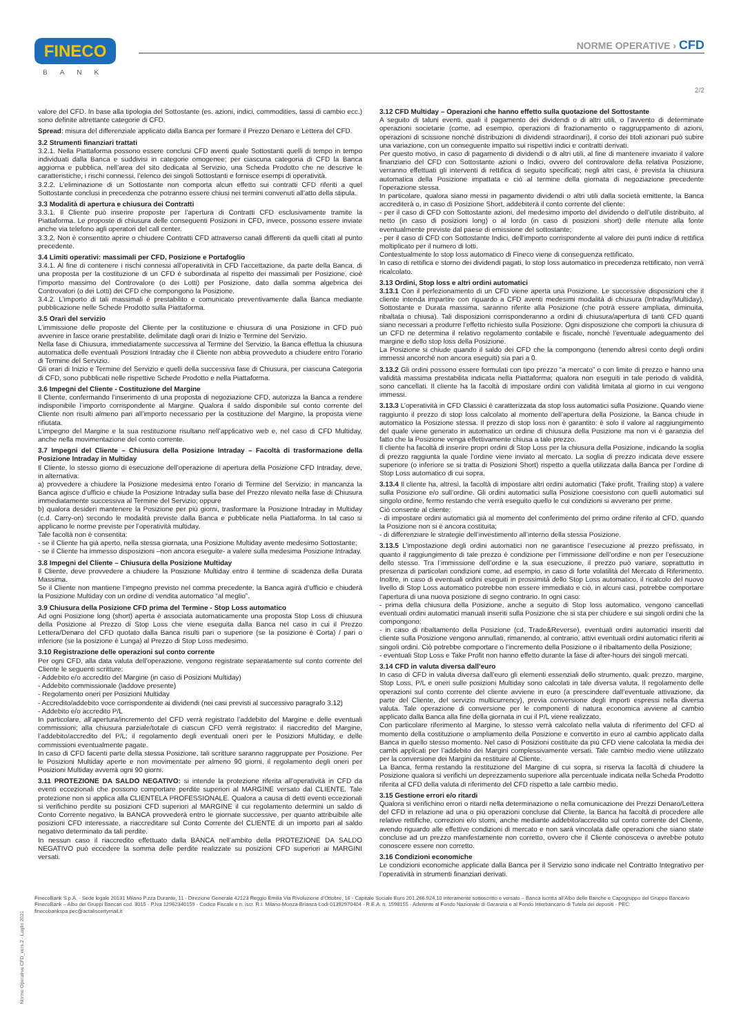FINECO
BANK
NORME OPERATIVE › CFD
2/2
valore del CFD. In base alla tipologia del Sottostante (es. azioni, indici, commodities, tassi di cambio ecc.) sono definite altrettante categorie di CFD.
Spread: misura del differenziale applicato dalla Banca per formare il Prezzo Denaro e Lettera del CFD.
3.2 Strumenti finanziari trattati
3.2.1. Nella Piattaforma possono essere conclusi CFD aventi quale Sottostanti quelli di tempo in tempo individuati dalla Banca e suddivisi in categorie omogenee; per ciascuna categoria di CFD la Banca aggiorna e pubblica, nell’area del sito dedicata al Servizio, una Scheda Prodotto che ne descrive le caratteristiche, i rischi connessi, l’elenco dei singoli Sottostanti e fornisce esempi di operatività.
3.2.2. L’eliminazione di un Sottostante non comporta alcun effetto sui contratti CFD riferiti a quel Sottostante conclusi in precedenza che potranno essere chiusi nei termini convenuti all’atto della stipula.
3.3 Modalità di apertura e chiusura dei Contratti
3.3.1. Il Cliente può inserire proposte per l’apertura di Contratti CFD esclusivamente tramite la Piattaforma. Le proposte di chiusura delle conseguenti Posizioni in CFD, invece, possono essere inviate anche via telefono agli operatori del call center.
3.3.2. Non è consentito aprire o chiudere Contratti CFD attraverso canali differenti da quelli citati al punto precedente.
3.4 Limiti operativi: massimali per CFD, Posizione e Portafoglio
3.4.1. Al fine di contenere i rischi connessi all’operatività in CFD l’accettazione, da parte della Banca, di una proposta per la costituzione di un CFD è subordinata al rispetto dei massimali per Posizione, cioè l’importo massimo del Controvalore (o dei Lotti) per Posizione, dato dalla somma algebrica dei Controvalori (o dei Lotti) dei CFD che compongono la Posizione.
3.4.2. L’importo di tali massimali è prestabilito e comunicato preventivamente dalla Banca mediante pubblicazione nelle Schede Prodotto sulla Piattaforma.
3.5 Orari del servizio
L’immissione delle proposte del Cliente per la costituzione e chiusura di una Posizione in CFD può avvenire in fasce orarie prestabilite, delimitate dagli orari di Inizio e Termine del Servizio.
Nella fase di Chiusura, immediatamente successiva al Termine del Servizio, la Banca effettua la chiusura automatica delle eventuali Posizioni Intraday che il Cliente non abbia provveduto a chiudere entro l’orario di Termine del Servizio.
Gli orari di Inizio e Termine del Servizio e quelli della successiva fase di Chiusura, per ciascuna Categoria di CFD, sono pubblicati nelle rispettive Schede Prodotto e nella Piattaforma.
3.6 Impegni del Cliente - Costituzione del Margine
Il Cliente, confermando l’inserimento di una proposta di negoziazione CFD, autorizza la Banca a rendere indisponibile l’importo corrispondente al Margine. Qualora il saldo disponibile sul conto corrente del Cliente non risulti almeno pari all’importo necessario per la costituzione del Margine, la proposta viene rifiutata.
L’impegno del Margine e la sua restituzione risultano nell’applicativo web e, nel caso di CFD Multiday, anche nella movimentazione del conto corrente.
3.7 Impegni del Cliente – Chiusura della Posizione Intraday – Facoltà di trasformazione della Posizione Intraday in Multiday
Il Cliente, lo stesso giorno di esecuzione dell’operazione di apertura della Posizione CFD Intraday, deve, in alternativa:
a) provvedere a chiudere la Posizione medesima entro l’orario di Termine del Servizio; in mancanza la Banca agisce d’ufficio e chiude la Posizione Intraday sulla base del Prezzo rilevato nella fase di Chiusura immediatamente successiva al Termine del Servizio; oppure
b) qualora desideri mantenere la Posizione per più giorni, trasformare la Posizione Intraday in Multiday (c.d. Carry-on) secondo le modalità previste dalla Banca e pubblicate nella Piattaforma. In tal caso si applicano le norme previste per l’operatività multiday.
Tale facoltà non è consentita:
- se il Cliente ha già aperto, nella stessa giornata, una Posizione Multiday avente medesimo Sottostante;
- se il Cliente ha immesso disposizioni –non ancora eseguite- a valere sulla medesima Posizione Intraday.
3.8 Impegni del Cliente – Chiusura della Posizione Multiday
Il Cliente, deve provvedere a chiudere la Posizione Multiday entro il termine di scadenza della Durata Massima.
Se il Cliente non mantiene l’impegno previsto nel comma precedente, la Banca agirà d’ufficio e chiuderà la Posizione Multiday con un ordine di vendita automatico “al meglio”.
3.9 Chiusura della Posizione CFD prima del Termine - Stop Loss automatico
Ad ogni Posizione long (short) aperta è associata automaticamente una proposta Stop Loss di chiusura della Posizione al Prezzo di Stop Loss che viene eseguita dalla Banca nel caso in cui il Prezzo Lettera/Denaro del CFD quotato dalla Banca risulti pari o superiore (se la posizione è Corta) / pari o inferiore (se la posizione è Lunga) al Prezzo di Stop Loss medesimo.
3.10 Registrazione delle operazioni sul conto corrente
Per ogni CFD, alla data valuta dell’operazione, vengono registrate separatamente sul conto corrente del Cliente le seguenti scritture:
- Addebito e/o accredito del Margine (in caso di Posizioni Multiday)
- Addebito commissionale (laddove presente)
- Regolamento oneri per Posizioni Multiday
- Accredito/addebito voce corrispondente ai dividendi (nei casi previsti al successivo paragrafo 3.12)
- Addebito e/o accredito P/L
In particolare, all’apertura/incremento del CFD verrà registrato l’addebito del Margine e delle eventuali commissioni; alla chiusura parziale/totale di ciascun CFD verrà registrato: il riaccredito del Margine, l’addebito/accredito del P/L; il regolamento degli eventuali oneri per le Posizioni Multiday, e delle commissioni eventualmente pagate.
In caso di CFD facenti parte della stessa Posizione, tali scritture saranno raggruppate per Posizione. Per le Posizioni Multiday aperte e non movimentate per almeno 90 giorni, il regolamento degli oneri per Posizioni Multiday avverrà ogni 90 giorni.
3.11 PROTEZIONE DA SALDO NEGATIVO: si intende la protezione riferita all’operatività in CFD da eventi eccezionali che possono comportare perdite superiori al MARGINE versato dal CLIENTE. Tale protezione non si applica alla CLIENTELA PROFESSIONALE. Qualora a causa di detti eventi eccezionali si verifichino perdite su posizioni CFD superiori al MARGINE il cui regolamento determini un saldo di Conto Corrente negativo, la BANCA provvederà entro le giornate successive, per quanto attribuibile alle posizioni CFD interessate, a riaccreditare sul Conto Corrente del CLIENTE di un importo pari al saldo negativo determinato da tali perdite.
In nessun caso il riaccredito effettuato dalla BANCA nell’ambito della PROTEZIONE DA SALDO NEGATIVO può eccedere la somma delle perdite realizzate su posizioni CFD superiori ai MARGINI versati.
3.12 CFD Multiday – Operazioni che hanno effetto sulla quotazione del Sottostante
A seguito di taluni eventi, quali il pagamento dei dividendi o di altri utili, o l’avvento di determinate operazioni societarie (come, ad esempio, operazioni di frazionamento o raggruppamento di azioni, operazioni di scissione nonché distribuzioni di dividendi straordinari), il corso dei titoli azionari può subire una variazione, con un conseguente impatto sui rispettivi indici e contratti derivati.
Per questo motivo, in caso di pagamento di dividendi o di altri utili, al fine di mantenere invariato il valore finanziario del CFD con Sottostante azioni o Indici, ovvero del controvalore della relativa Posizione, verranno effettuati gli interventi di rettifica di seguito specificati; negli altri casi, è prevista la chiusura automatica della Posizione impattata e ciò al termine della giornata di negoziazione precedente l’operazione stessa.
In particolare, qualora siano messi in pagamento dividendi o altri utili dalla società emittente, la Banca accrediterà o, in caso di Posizione Short, addebiterà il conto corrente del cliente:
- per il caso di CFD con Sottostante azioni, del medesimo importo del dividendo o dell’utile distribuito, al netto (in caso di posizioni long) o al lordo (in caso di posizioni short) delle ritenute alla fonte eventualmente previste dal paese di emissione del sottostante;
- per il caso di CFD con Sottostante Indici, dell’importo corrispondente al valore dei punti indice di rettifica moltiplicato per il numero di lotti.
Contestualmente lo stop loss automatico di Fineco viene di conseguenza rettificato.
In caso di rettifica e storno dei dividendi pagati, lo stop loss automatico in precedenza rettificato, non verrà ricalcolato.
3.13 Ordini, Stop loss e altri ordini automatici
3.13.1 Con il perfezionamento di un CFD viene aperta una Posizione. Le successive disposizioni che il cliente intenda impartire con riguardo a CFD aventi medesimi modalità di chiusura (Intraday/Multiday), Sottostante e Durata massima, saranno riferite alla Posizione (che potrà essere ampliata, diminuita, ribaltata o chiusa). Tali disposizioni corrisponderanno a ordini di chiusura/apertura di tanti CFD quanti siano necessari a produrre l’effetto richiesto sulla Posizione. Ogni disposizione che comporti la chiusura di un CFD ne determina il relativo regolamento contabile e fiscale, nonché l’eventuale adeguamento del margine e dello stop loss della Posizione.
La Posizione si chiude quando il saldo dei CFD che la compongono (tenendo altresì conto degli ordini immessi ancorché non ancora eseguiti) sia pari a 0.
3.13.2 Gli ordini possono essere formulati con tipo prezzo “a mercato” o con limite di prezzo e hanno una validità massima prestabilita indicata nella Piattaforma; qualora non eseguiti in tale periodo di validità, sono cancellati. Il cliente ha la facoltà di impostare ordini con validità limitata al giorno in cui vengono immessi.
3.13.3 L’operatività in CFD Classici è caratterizzata da stop loss automatici sulla Posizione. Quando viene raggiunto il prezzo di stop loss calcolato al momento dell’apertura della Posizione, la Banca chiude in automatico la Posizione stessa. Il prezzo di stop loss non è garantito: è solo il valore al raggiungimento del quale viene generato in automatico un ordine di chiusura della Posizione ma non vi è garanzia del fatto che la Posizione venga effettivamente chiusa a tale prezzo.
Il cliente ha facoltà di inserire propri ordini di Stop Loss per la chiusura della Posizione, indicando la soglia di prezzo raggiunta la quale l’ordine viene inviato al mercato. La soglia di prezzo indicata deve essere superiore (o inferiore se si tratta di Posizioni Short) rispetto a quella utilizzata dalla Banca per l’ordine di Stop Loss automatico di cui sopra.
3.13.4 Il cliente ha, altresì, la facoltà di impostare altri ordini automatici (Take profit, Trailing stop) a valere sulla Posizione e/o sull’ordine. Gli ordini automatici sulla Posizione coesistono con quelli automatici sul singolo ordine, fermo restando che verrà eseguito quello le cui condizioni si avverano per prime.
Ciò consente al cliente:
- di impostare ordini automatici già al momento del conferimento del primo ordine riferito al CFD, quando la Posizione non si è ancora costituita;
- di differenziare le strategie dell’investimento all’interno della stessa Posizione.
3.13.5 L’impostazione degli ordini automatici non ne garantisce l’esecuzione al prezzo prefissato, in quanto il raggiungimento di tale prezzo è condizione per l’immissione dell’ordine e non per l’esecuzione dello stesso. Tra l’immissione dell’ordine e la sua esecuzione, il prezzo può variare, soprattutto in presenza di particolari condizioni come, ad esempio, in caso di forte volatilità del Mercato di Riferimento. Inoltre, in caso di eventuali ordini eseguiti in prossimità dello Stop Loss automatico, il ricalcolo del nuovo livello di Stop Loss automatico potrebbe non essere immediato e ciò, in alcuni casi, potrebbe comportare l’apertura di una nuova posizione di segno contrario. In ogni caso:
- prima della chiusura della Posizione, anche a seguito di Stop loss automatico, vengono cancellati eventuali ordini automatici manuali inseriti sulla Posizione che si sta per chiudere e sui singoli ordini che la compongono;
- in caso di ribaltamento della Posizione (cd. Trade&Reverse), eventuali ordini automatici inseriti dal cliente sulla Posizione vengono annullati, rimanendo, al contrario, attivi eventuali ordini automatici riferiti ai singoli ordini. Ciò potrebbe comportare o l’incremento della Posizione o il ribaltamento della Posizione;
- eventuali Stop Loss e Take Profit non hanno effetto durante la fase di after-hours dei singoli mercati.
3.14 CFD in valuta diversa dall’euro
In caso di CFD in valuta diversa dall’euro gli elementi essenziali dello strumento, quali: prezzo, margine, Stop Loss, P/L e oneri sulle posizioni Multiday sono calcolati in tale diversa valuta. Il regolamento delle operazioni sul conto corrente del cliente avviene in euro (a prescindere dall’eventuale attivazione, da parte del Cliente, del servizio multicurrency), previa conversione degli importi espressi nella diversa valuta. Tale operazione di conversione per le componenti di natura economica avviene al cambio applicato dalla Banca alla fine della giornata in cui il P/L viene realizzato.
Con particolare riferimento al Margine, lo stesso verrà calcolato nella valuta di riferimento del CFD al momento della costituzione o ampliamento della Posizione e convertito in euro al cambio applicato dalla Banca in quello stesso momento. Nel caso di Posizioni costituite da più CFD viene calcolata la media dei cambi applicati per l’addebito dei Margini complessivamente versati. Tale cambio medio viene utilizzato per la conversione dei Margini da restituire al Cliente.
La Banca, ferma restando la restituzione del Margine di cui sopra, si riserva la facoltà di chiudere la Posizione qualora si verifichi un deprezzamento superiore alla percentuale indicata nella Scheda Prodotto riferita al CFD della valuta di riferimento del CFD rispetto a tale cambio medio.
3.15 Gestione errori e/o ritardi
Qualora si verifichino errori o ritardi nella determinazione o nella comunicazione dei Prezzi Denaro/Lettera del CFD in relazione ad una o più operazioni concluse dal Cliente, la Banca ha facoltà di procedere alle relative rettifiche, correzioni e/o storni, anche mediante addebito/accredito sul conto corrente del Cliente, avendo riguardo alle effettive condizioni di mercato e non sarà vincolata dalle operazioni che siano state concluse ad un prezzo manifestamente non corretto, ovvero che il Cliente conosceva o avrebbe potuto conoscere essere non corretto.
3.16 Condizioni economiche
Le condizioni economiche applicate dalla Banca per il Servizio sono indicate nel Contratto Integrativo per l’operatività in strumenti finanziari derivati.
Norme Operative CFD_vers.2 - Luglio 2021
FinecoBank S.p.A. - Sede legale 20131 Milano P.zza Durante, 11 - Direzione Generale 42123 Reggio Emilia Via Rivoluzione d’Ottobre, 16 - Capitale Sociale Euro 201.266.924,10 interamente sottoscritto e versato – Banca iscritta all’Albo delle Banche e Capogruppo del Gruppo Bancario FinecoBank – Albo dei Gruppi Bancari cod. 3015 - P.Iva 12962340159 - Codice Fiscale e n. iscr. R.I. Milano-Monza-Brianza-Lodi 01392970404 - R.E.A. n. 1598155 - Aderente al Fondo Nazionale di Garanzia e al Fondo Interbancario di Tutela dei depositi - PEC: finecobankspa.pec@actaliscertymail.it